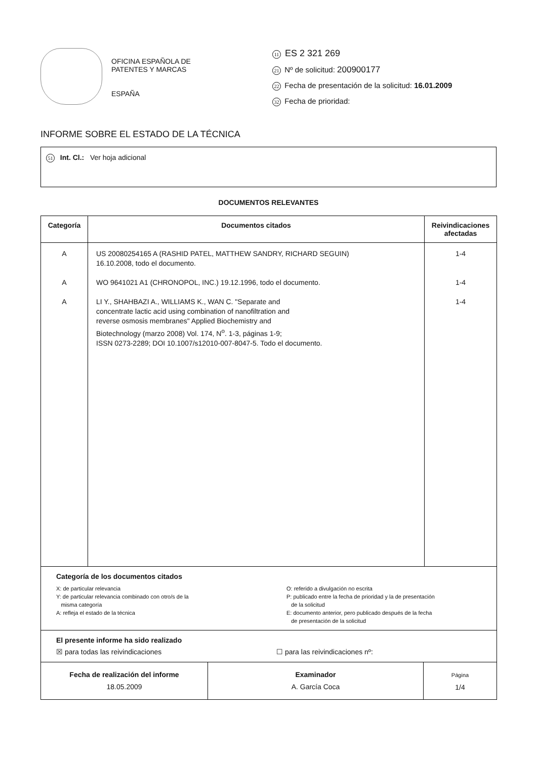OFICINA ESPAÑOLA DE
PATENTES Y MARCAS
ESPAÑA
11 ES 2 321 269
21 Nº de solicitud: 200900177
22 Fecha de presentación de la solicitud: 16.01.2009
32 Fecha de prioridad:
INFORME SOBRE EL ESTADO DE LA TÉCNICA
51 Int. Cl.: Ver hoja adicional
DOCUMENTOS RELEVANTES
| Categoría | Documentos citados | Reivindicaciones afectadas |
| --- | --- | --- |
| A A A | US 20080254165 A (RASHID PATEL, MATTHEW SANDRY, RICHARD SEGUIN) 16.10.2008, todo el documento. WO 9641021 A1 (CHRONOPOL, INC.) 19.12.1996, todo el documento. LI Y., SHAHBAZI A., WILLIAMS K., WAN C. "Separate and concentrate lactic acid using combination of nanofiltration and reverse osmosis membranes" Applied Biochemistry and Biotechnology (marzo 2008) Vol. 174, N<sup>o</sup>. 1-3, páginas 1-9; ISSN 0273-2289; DOI 10.1007/s12010-007-8047-5. Todo el documento. | 1-4 1-4 1-4 |
| Categoría de los documentos citados X: de particular relevancia Y: de particular relevancia combinado con otro/s de la misma categoría A: refleja el estado de la técnica O: referido a divulgación no escrita P: publicado entre la fecha de prioridad y la de presentación de la solicitud E: documento anterior, pero publicado después de la fecha de presentación de la solicitud | | |
| El presente informe ha sido realizado ☒ para todas las reivindicaciones ☐ para las reivindicaciones nº: | | |
| Fecha de realización del informe 18.05.2009 | Examinador A. García Coca | Página 1/4 |